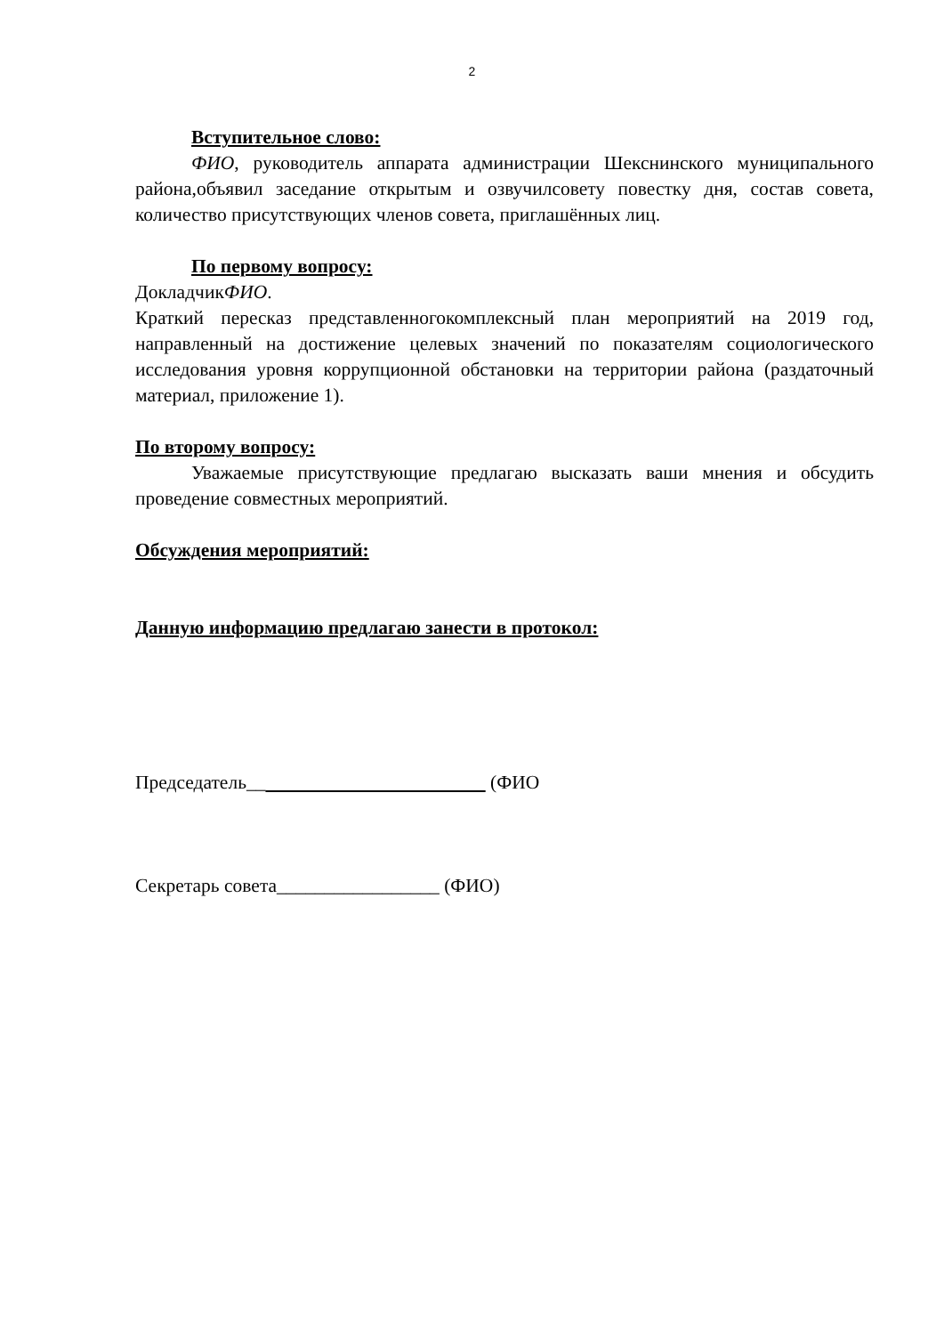2
Вступительное слово:
ФИО, руководитель аппарата администрации Шекснинского муниципального района,объявил заседание открытым и озвучилсовету повестку дня, состав совета, количество присутствующих членов совета, приглашённых лиц.
По первому вопросу:
ДокладчикФИО.
Краткий пересказ представленногокомплексный план мероприятий на 2019 год, направленный на достижение целевых значений по показателям социологического исследования уровня коррупционной обстановки на территории района (раздаточный материал, приложение 1).
По второму вопросу:
Уважаемые присутствующие предлагаю высказать ваши мнения и обсудить проведение совместных мероприятий.
Обсуждения мероприятий:
Данную информацию предлагаю занести в протокол:
Председатель__ (ФИО
Секретарь совета_________________ (ФИО)